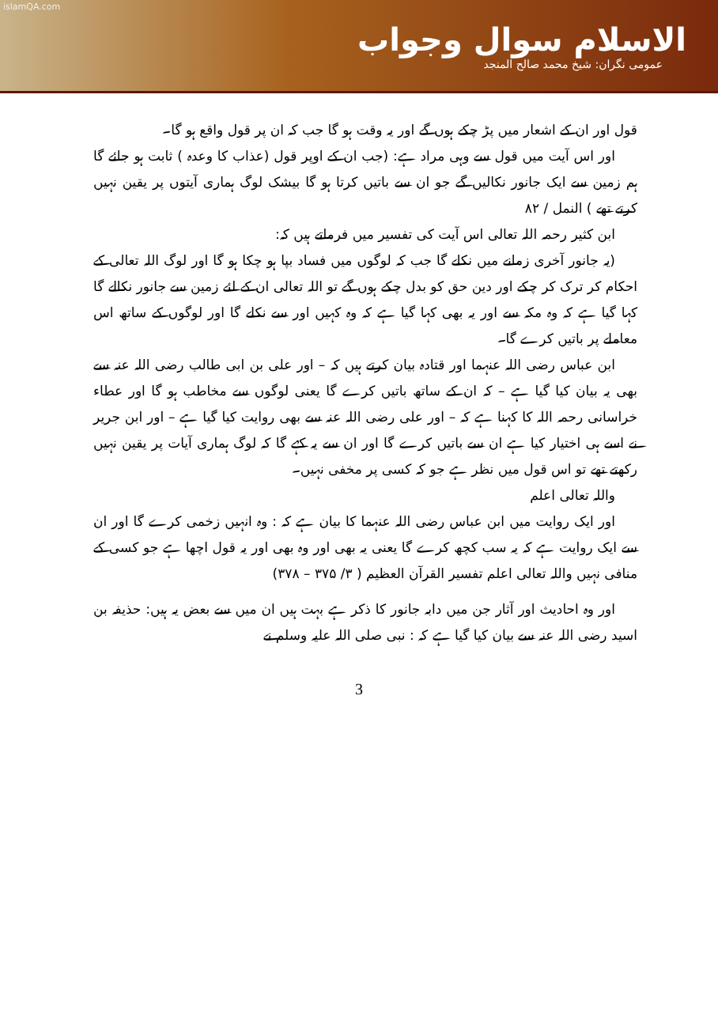islamQA.com
الاسلام سوال وجواب
عمومی نگران: شیخ محمد صالح المنجد
قول اور ان کے اشعار میں پڑ چکے ہوں گے اور یہ وقت ہو گا جب کہ ان پر قول واقع ہو گا۔
اور اس آیت میں قول سے وہی مراد ہے: (جب ان کے اوپر قول (عذاب کا وعدہ ) ثابت ہو جائے گا ہم زمین سے ایک جانور نکالیں گے جو ان سے باتیں کرتا ہو گا بیشک لوگ ہماری آیتوں پر یقین نہیں کرتے تھے ) النمل / ۸۲
ابن کثیر رحمہ اللہ تعالی اس آیت کی تفسیر میں فرماتے ہیں کہ:
(یہ جانور آخری زمانے میں نکلے گا جب کہ لوگوں میں فساد بپا ہو چکا ہو گا اور لوگ اللہ تعالی کے احکام کر ترک کر چکے اور دین حق کو بدل چکے ہوں گے تو اللہ تعالی ان کے لئے زمین سے جانور نکالے گا کہا گیا ہے کہ وہ مکہ سے اور یہ بھی کہا گیا ہے کہ وہ کہیں اور سے نکلے گا اور لوگوں کے ساتھ اس معاملے پر باتیں کرے گا۔
ابن عباس رضی اللہ عنہما اور قتادہ بیان کرتے ہیں کہ – اور علی بن ابی طالب رضی اللہ عنہ سے بھی یہ بیان کیا گیا ہے – کہ ان کے ساتھ باتیں کرے گا یعنی لوگوں سے مخاطب ہو گا اور عطاء خراسانی رحمہ اللہ کا کہنا ہے کہ – اور علی رضی اللہ عنہ سے بھی روایت کیا گیا ہے – اور ابن جریر نے اسے ہی اختیار کیا ہے ان سے باتیں کرے گا اور ان سے یہ کہے گا کہ لوگ ہماری آیات پر یقین نہیں رکھتے تھے تو اس قول میں نظر ہے جو کہ کسی پر مخفی نہیں۔
واللہ تعالی اعلم
اور ایک روایت میں ابن عباس رضی اللہ عنہما کا بیان ہے کہ : وہ انہیں زخمی کرے گا اور ان سے ایک روایت ہے کہ یہ سب کچھ کرے گا یعنی یہ بھی اور وہ بھی اور یہ قول اچھا ہے جو کسی کے منافی نہیں واللہ تعالی اعلم تفسیر القرآن العظیم ( ۳/ ۳۷۵ – ۳۷۸)
اور وہ احادیث اور آثار جن میں دابہ جانور کا ذکر ہے بہت ہیں ان میں سے بعض یہ ہیں: حذیفہ بن اسید رضی اللہ عنہ سے بیان کیا گیا ہے کہ : نبی صلی اللہ علیہ وسلم نے
3